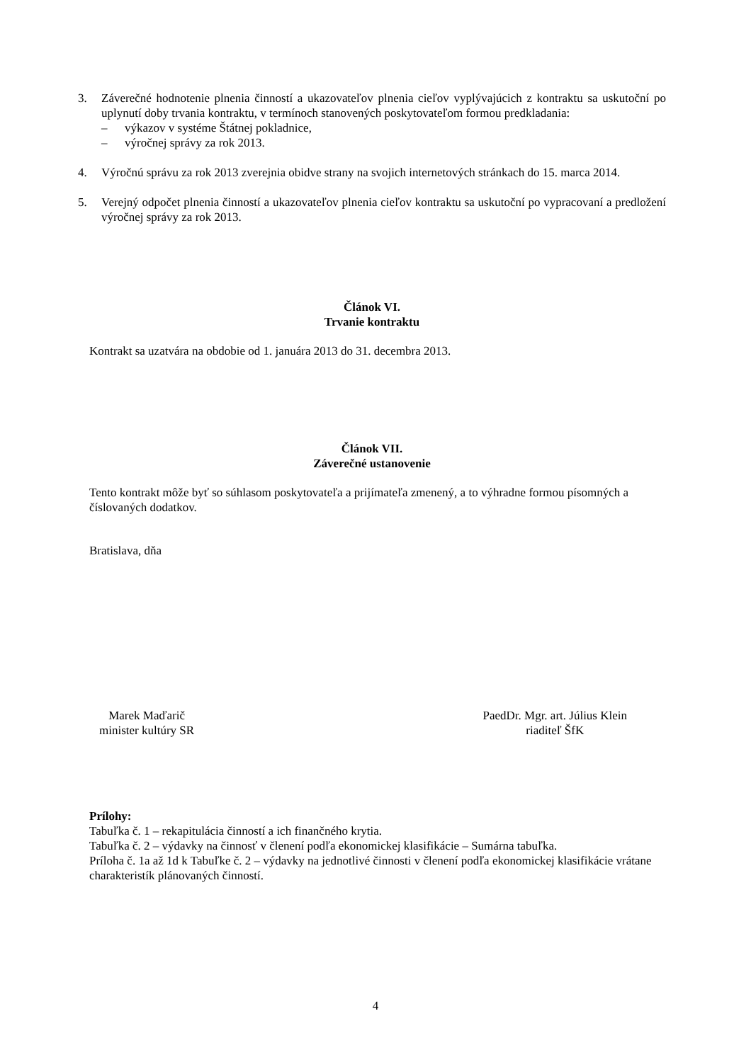3. Záverečné hodnotenie plnenia činností a ukazovateľov plnenia cieľov vyplývajúcich z kontraktu sa uskutoční po uplynutí doby trvania kontraktu, v termínoch stanovených poskytovateľom formou predkladania:
– výkazov v systéme Štátnej pokladnice,
– výročnej správy za rok 2013.
4. Výročnú správu za rok 2013 zverejnia obidve strany na svojich internetových stránkach do 15. marca 2014.
5. Verejný odpočet plnenia činností a ukazovateľov plnenia cieľov kontraktu sa uskutoční po vypracovaní a predložení výročnej správy za rok 2013.
Článok VI.
Trvanie kontraktu
Kontrakt sa uzatvára na obdobie od 1. januára 2013 do 31. decembra 2013.
Článok VII.
Záverečné ustanovenie
Tento kontrakt môže byť so súhlasom poskytovateľa a prijímateľa zmenený, a to výhradne formou písomných a číslovaných dodatkov.
Bratislava, dňa
Marek Maďarič
minister kultúry SR
PaedDr. Mgr. art. Július Klein
riaditeľ ŠfK
Prílohy:
Tabuľka č. 1 – rekapitulácia činností a ich finančného krytia.
Tabuľka č. 2 – výdavky na činnosť v členení podľa ekonomickej klasifikácie – Sumárna tabuľka.
Príloha č. 1a až 1d k Tabuľke č. 2 – výdavky na jednotlivé činnosti v členení podľa ekonomickej klasifikácie vrátane charakteristík plánovaných činností.
4